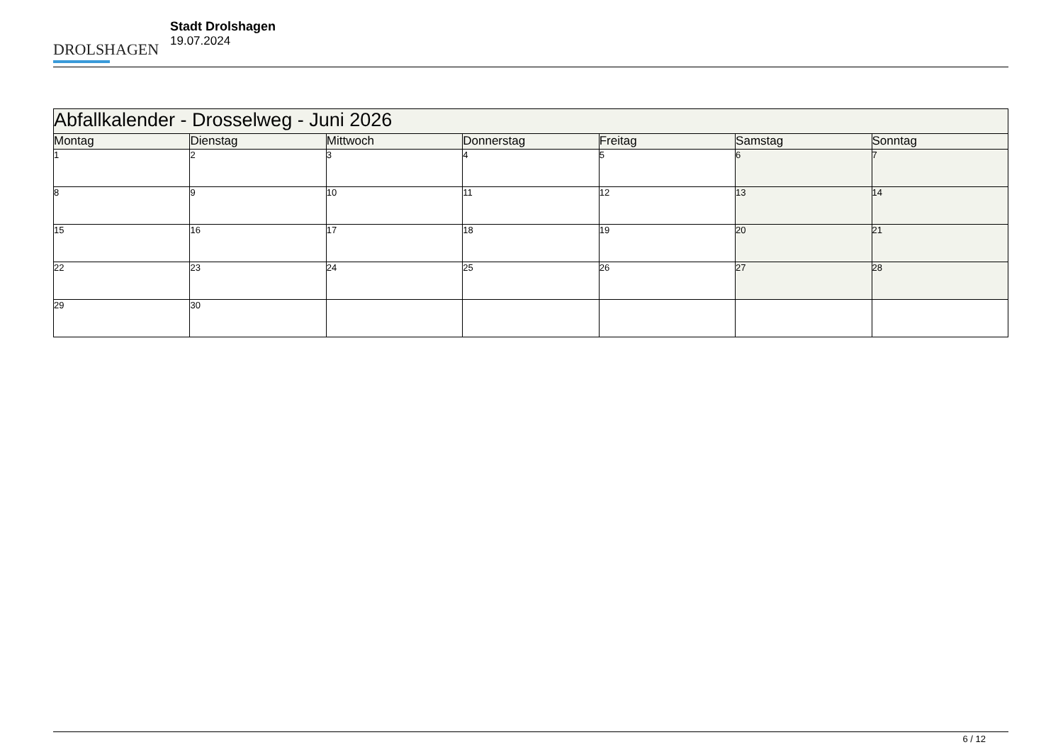DROLSHAGEN
Stadt Drolshagen
19.07.2024
| Abfallkalender - Drosselweg - Juni 2026 | | | | | | |
| Montag | Dienstag | Mittwoch | Donnerstag | Freitag | Samstag | Sonntag |
| 1 | 2 | 3 | 4 | 5 | 6 | 7 |
| 8 | 9 | 10 | 11 | 12 | 13 | 14 |
| 15 | 16 | 17 | 18 | 19 | 20 | 21 |
| 22 | 23 | 24 | 25 | 26 | 27 | 28 |
| 29 | 30 | | | | | |
6 / 12